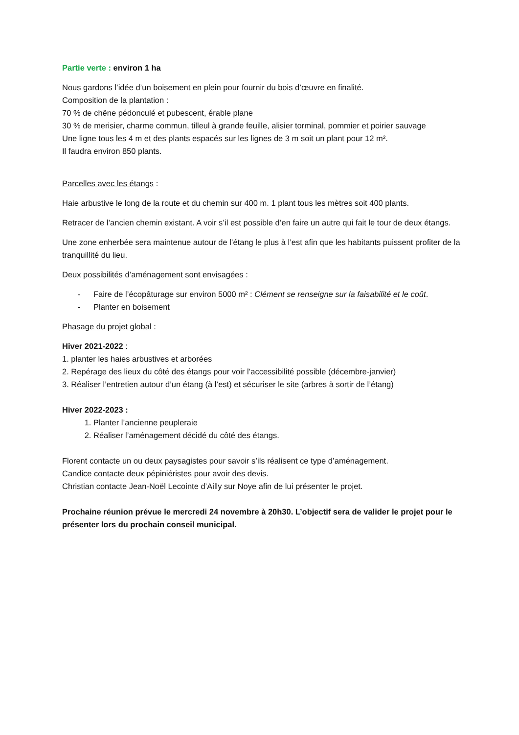Partie verte : environ 1 ha
Nous gardons l’idée d’un boisement en plein pour fournir du bois d’œuvre en finalité.
Composition de la plantation :
70 % de chêne pédonculé et pubescent, érable plane
30 % de merisier, charme commun, tilleul à grande feuille, alisier torminal, pommier et poirier sauvage
Une ligne tous les 4 m et des plants espacés sur les lignes de 3 m soit un plant pour 12 m².
Il faudra environ 850 plants.
Parcelles avec les étangs :
Haie arbustive le long de la route et du chemin sur 400 m. 1 plant tous les mètres soit 400 plants.
Retracer de l’ancien chemin existant. A voir s’il est possible d’en faire un autre qui fait le tour de deux étangs.
Une zone enherbée sera maintenue autour de l’étang le plus à l’est afin que les habitants puissent profiter de la tranquillité du lieu.
Deux possibilités d’aménagement sont envisagées :
- Faire de l’écopâturage sur environ 5000 m² : Clément se renseigne sur la faisabilité et le coût.
- Planter en boisement
Phasage du projet global :
Hiver 2021-2022 :
1. planter les haies arbustives et arborées
2. Repérage des lieux du côté des étangs pour voir l’accessibilité possible (décembre-janvier)
3. Réaliser l’entretien autour d’un étang (à l’est) et sécuriser le site (arbres à sortir de l’étang)
Hiver 2022-2023 :
1. Planter l’ancienne peupleraie
2. Réaliser l’aménagement décidé du côté des étangs.
Florent contacte un ou deux paysagistes pour savoir s’ils réalisent ce type d’aménagement.
Candice contacte deux pépiniéristes pour avoir des devis.
Christian contacte Jean-Noël Lecointe d’Ailly sur Noye afin de lui présenter le projet.
Prochaine réunion prévue le mercredi 24 novembre à 20h30. L’objectif sera de valider le projet pour le présenter lors du prochain conseil municipal.